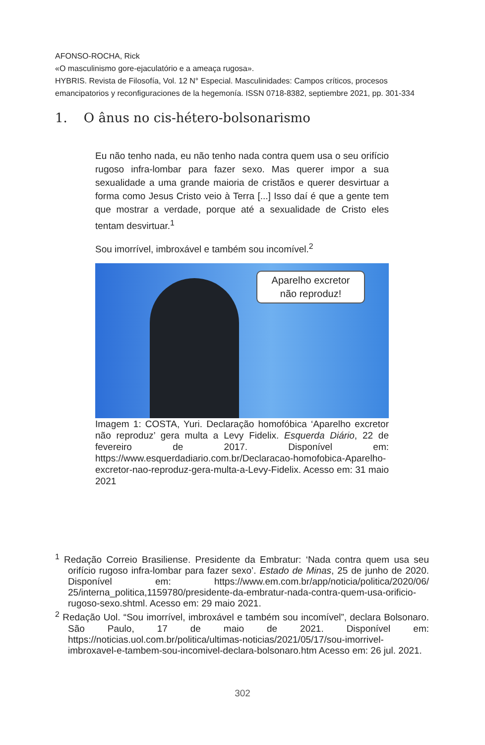AFONSO-ROCHA, Rick
«O masculinismo gore-ejaculatório e a ameaça rugosa».
HYBRIS. Revista de Filosofía, Vol. 12 N° Especial. Masculinidades: Campos críticos, procesos emancipatorios y reconfiguraciones de la hegemonía. ISSN 0718-8382, septiembre 2021, pp. 301-334
1. O ânus no cis-hétero-bolsonarismo
Eu não tenho nada, eu não tenho nada contra quem usa o seu orifício rugoso infra-lombar para fazer sexo. Mas querer impor a sua sexualidade a uma grande maioria de cristãos e querer desvirtuar a forma como Jesus Cristo veio à Terra [...] Isso daí é que a gente tem que mostrar a verdade, porque até a sexualidade de Cristo eles tentam desvirtuar.<sup>1</sup>
Sou imorrível, imbroxável e também sou incomível.<sup>2</sup>
Aparelho excretor
não reproduz!
Imagem 1: COSTA, Yuri. Declaração homofóbica ‘Aparelho excretor não reproduz’ gera multa a Levy Fidelix. Esquerda Diário, 22 de fevereiro de 2017. Disponível em: https://www.esquerdadiario.com.br/Declaracao-homofobica-Aparelho-excretor-nao-reproduz-gera-multa-a-Levy-Fidelix. Acesso em: 31 maio 2021
<sup>1</sup> Redação Correio Brasiliense. Presidente da Embratur: ‘Nada contra quem usa seu orifício rugoso infra-lombar para fazer sexo’. Estado de Minas, 25 de junho de 2020. Disponível em: https://www.em.com.br/app/noticia/politica/2020/06/ 25/interna_politica,1159780/presidente-da-embratur-nada-contra-quem-usa-orificio-rugoso-sexo.shtml. Acesso em: 29 maio 2021.
<sup>2</sup> Redação Uol. “Sou imorrível, imbroxável e também sou incomível”, declara Bolsonaro. São Paulo, 17 de maio de 2021. Disponível em: https://noticias.uol.com.br/politica/ultimas-noticias/2021/05/17/sou-imorrivel-imbroxavel-e-tambem-sou-incomivel-declara-bolsonaro.htm Acesso em: 26 jul. 2021.
302